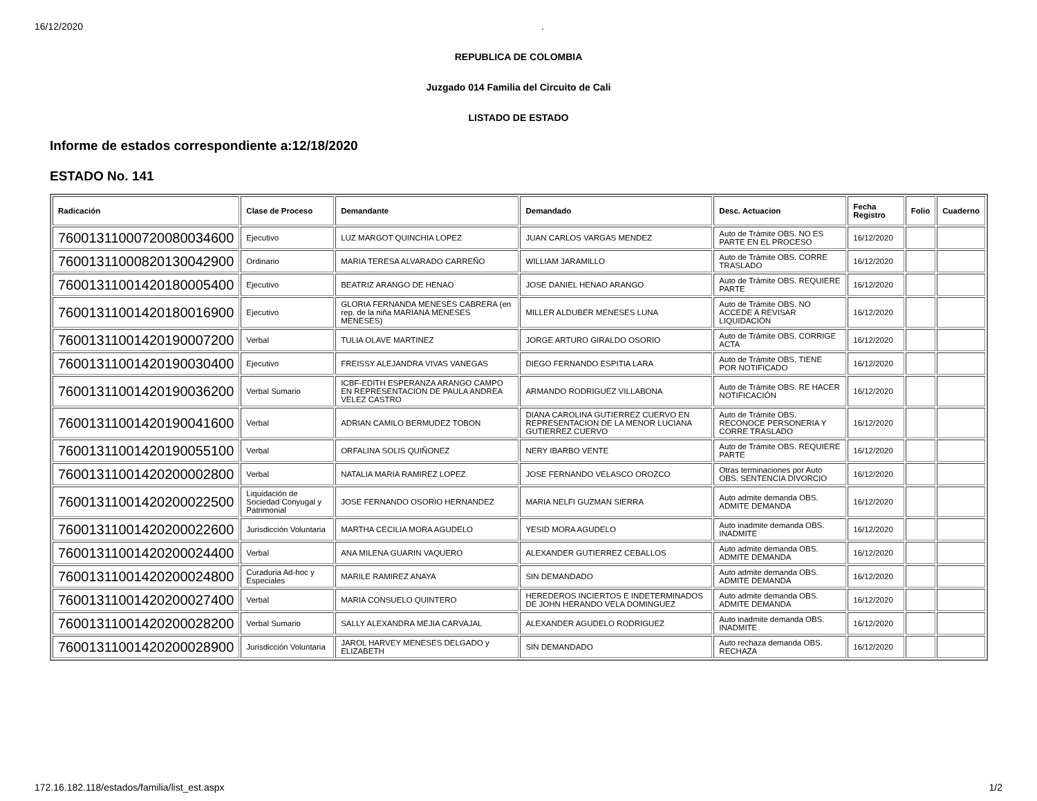16/12/2020.
REPUBLICA DE COLOMBIA
Juzgado 014 Familia del Circuito de Cali
LISTADO DE ESTADO
Informe de estados correspondiente a:12/18/2020
ESTADO No. 141
| Radicación | Clase de Proceso | Demandante | Demandado | Desc. Actuacion | Fecha Registro | Folio | Cuaderno |
| --- | --- | --- | --- | --- | --- | --- | --- |
| 76001311000720080034600 | Ejecutivo | LUZ MARGOT QUINCHIA LOPEZ | JUAN CARLOS VARGAS MENDEZ | Auto de Trámite OBS. NO ES PARTE EN EL PROCESO | 16/12/2020 | | |
| 76001311000820130042900 | Ordinario | MARIA TERESA ALVARADO CARREÑO | WILLIAM JARAMILLO | Auto de Trámite OBS. CORRE TRASLADO | 16/12/2020 | | |
| 76001311001420180005400 | Ejecutivo | BEATRIZ ARANGO DE HENAO | JOSE DANIEL HENAO ARANGO | Auto de Trámite OBS. REQUIERE PARTE | 16/12/2020 | | |
| 76001311001420180016900 | Ejecutivo | GLORIA FERNANDA MENESES CABRERA (en rep. de la niña MARIANA MENESES MENESES) | MILLER ALDUBER MENESES LUNA | Auto de Trámite OBS. NO ACCEDE A REVISAR LIQUIDACIÓN | 16/12/2020 | | |
| 76001311001420190007200 | Verbal | TULIA OLAVE MARTINEZ | JORGE ARTURO GIRALDO OSORIO | Auto de Trámite OBS. CORRIGE ACTA | 16/12/2020 | | |
| 76001311001420190030400 | Ejecutivo | FREISSY ALEJANDRA VIVAS VANEGAS | DIEGO FERNANDO ESPITIA LARA | Auto de Trámite OBS. TIENE POR NOTIFICADO | 16/12/2020 | | |
| 76001311001420190036200 | Verbal Sumario | ICBF-EDITH ESPERANZA ARANGO CAMPO EN REPRESENTACION DE PAULA ANDREA VELEZ CASTRO | ARMANDO RODRIGUEZ VILLABONA | Auto de Trámite OBS. RE HACER NOTIFICACIÓN | 16/12/2020 | | |
| 76001311001420190041600 | Verbal | ADRIAN CAMILO BERMUDEZ TOBON | DIANA CAROLINA GUTIERREZ CUERVO EN REPRESENTACION DE LA MENOR LUCIANA GUTIERREZ CUERVO | Auto de Trámite OBS. RECONOCE PERSONERIA Y CORRE TRASLADO | 16/12/2020 | | |
| 76001311001420190055100 | Verbal | ORFALINA SOLIS QUIÑONEZ | NERY IBARBO VENTE | Auto de Trámite OBS. REQUIERE PARTE | 16/12/2020 | | |
| 76001311001420200002800 | Verbal | NATALIA MARIA RAMIREZ LOPEZ | JOSE FERNANDO VELASCO OROZCO | Otras terminaciones por Auto OBS. SENTENCIA DIVORCIO | 16/12/2020 | | |
| 76001311001420200022500 | Liquidación de Sociedad Conyugal y Patrimonial | JOSE FERNANDO OSORIO HERNANDEZ | MARIA NELFI GUZMAN SIERRA | Auto admite demanda OBS. ADMITE DEMANDA | 16/12/2020 | | |
| 76001311001420200022600 | Jurisdicción Voluntaria | MARTHA CECILIA MORA AGUDELO | YESID MORA AGUDELO | Auto inadmite demanda OBS. INADMITE | 16/12/2020 | | |
| 76001311001420200024400 | Verbal | ANA MILENA GUARIN VAQUERO | ALEXANDER GUTIERREZ CEBALLOS | Auto admite demanda OBS. ADMITE DEMANDA | 16/12/2020 | | |
| 76001311001420200024800 | Curaduria Ad-hoc y Especiales | MARILE RAMIREZ ANAYA | SIN DEMANDADO | Auto admite demanda OBS. ADMITE DEMANDA | 16/12/2020 | | |
| 76001311001420200027400 | Verbal | MARIA CONSUELO QUINTERO | HEREDEROS INCIERTOS E INDETERMINADOS DE JOHN HERANDO VELA DOMINGUEZ | Auto admite demanda OBS. ADMITE DEMANDA | 16/12/2020 | | |
| 76001311001420200028200 | Verbal Sumario | SALLY ALEXANDRA MEJIA CARVAJAL | ALEXANDER AGUDELO RODRIGUEZ | Auto inadmite demanda OBS. INADMITE | 16/12/2020 | | |
| 76001311001420200028900 | Jurisdicción Voluntaria | JAROL HARVEY MENESES DELGADO y ELIZABETH | SIN DEMANDADO | Auto rechaza demanda OBS. RECHAZA | 16/12/2020 | | |
172.16.182.118/estados/familia/list_est.aspx 1/2